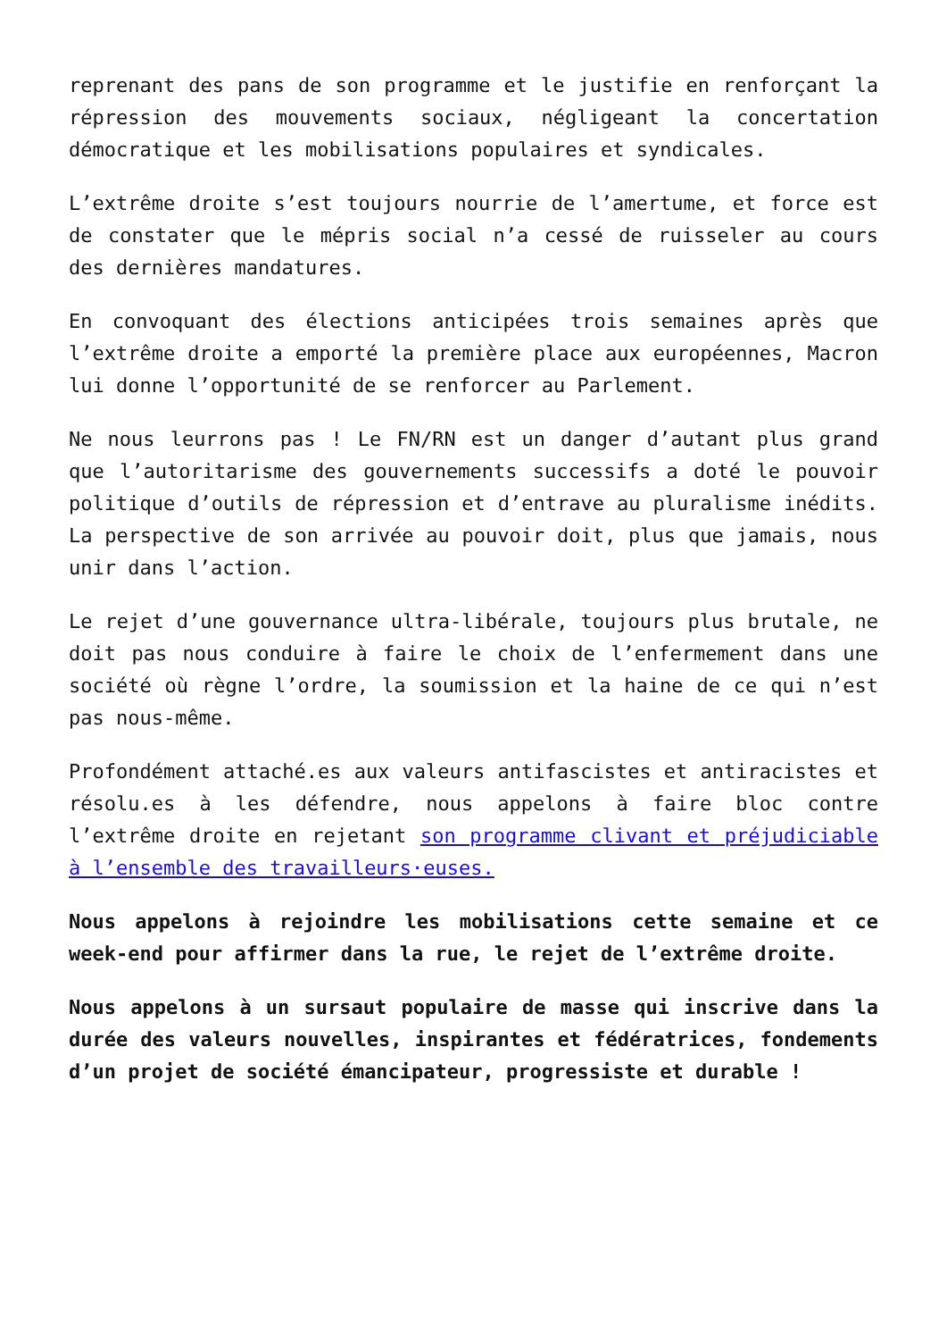reprenant des pans de son programme et le justifie en renforçant la répression des mouvements sociaux, négligeant la concertation démocratique et les mobilisations populaires et syndicales.
L’extrême droite s’est toujours nourrie de l’amertume, et force est de constater que le mépris social n’a cessé de ruisseler au cours des dernières mandatures.
En convoquant des élections anticipées trois semaines après que l’extrême droite a emporté la première place aux européennes, Macron lui donne l’opportunité de se renforcer au Parlement.
Ne nous leurrons pas ! Le FN/RN est un danger d’autant plus grand que l’autoritarisme des gouvernements successifs a doté le pouvoir politique d’outils de répression et d’entrave au pluralisme inédits. La perspective de son arrivée au pouvoir doit, plus que jamais, nous unir dans l’action.
Le rejet d’une gouvernance ultra-libérale, toujours plus brutale, ne doit pas nous conduire à faire le choix de l’enfermement dans une société où règne l’ordre, la soumission et la haine de ce qui n’est pas nous-même.
Profondément attaché.es aux valeurs antifascistes et antiracistes et résolu.es à les défendre, nous appelons à faire bloc contre l’extrême droite en rejetant son programme clivant et préjudiciable à l’ensemble des travailleurs·euses.
Nous appelons à rejoindre les mobilisations cette semaine et ce week-end pour affirmer dans la rue, le rejet de l’extrême droite.
Nous appelons à un sursaut populaire de masse qui inscrive dans la durée des valeurs nouvelles, inspirantes et fédératrices, fondements d’un projet de société émancipateur, progressiste et durable !